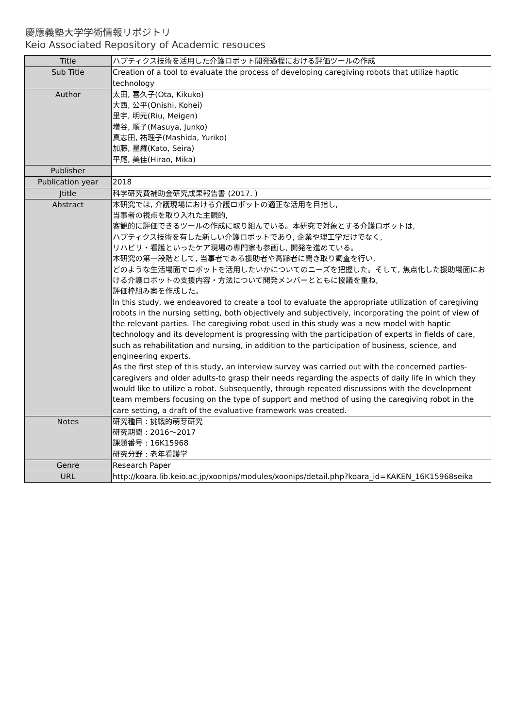慶應義塾大学学術情報リポジトリ
Keio Associated Repository of Academic resouces
| Title | ハプティクス技術を活用した介護ロボット開発過程における評価ツールの作成 |
| Sub Title | Creation of a tool to evaluate the process of developing caregiving robots that utilize haptic technology |
| Author | 太田, 喜久子(Ota, Kikuko) 大西, 公平(Onishi, Kohei) 里宇, 明元(Riu, Meigen) 増谷, 順子(Masuya, Junko) 真志田, 祐理子(Mashida, Yuriko) 加藤, 星羅(Kato, Seira) 平尾, 美佳(Hirao, Mika) |
| Publisher | |
| Publication year | 2018 |
| Jtitle | 科学研究費補助金研究成果報告書 (2017. ) |
| Abstract | 本研究では, 介護現場における介護ロボットの適正な活用を目指し, 当事者の視点を取り入れた主観的, 客観的に評価できるツールの作成に取り組んでいる。本研究で対象とする介護ロボットは, ハプティクス技術を有した新しい介護ロボットであり, 企業や理工学だけでなく, リハビリ・看護といったケア現場の専門家も参画し, 開発を進めている。 本研究の第一段階として, 当事者である援助者や高齢者に聞き取り調査を行い, どのような生活場面でロボットを活用したいかについてのニーズを把握した。そして, 焦点化した援助場面における介護ロボットの支援内容・方法について開発メンバーとともに協議を重ね, 評価枠組み案を作成した。 In this study, we endeavored to create a tool to evaluate the appropriate utilization of caregiving robots in the nursing setting, both objectively and subjectively, incorporating the point of view of the relevant parties. The caregiving robot used in this study was a new model with haptic technology and its development is progressing with the participation of experts in fields of care, such as rehabilitation and nursing, in addition to the participation of business, science, and engineering experts. As the first step of this study, an interview survey was carried out with the concerned parties-caregivers and older adults-to grasp their needs regarding the aspects of daily life in which they would like to utilize a robot. Subsequently, through repeated discussions with the development team members focusing on the type of support and method of using the caregiving robot in the care setting, a draft of the evaluative framework was created. |
| Notes | 研究種目 : 挑戦的萌芽研究 研究期間 : 2016～2017 課題番号 : 16K15968 研究分野 : 老年看護学 |
| Genre | Research Paper |
| URL | http://koara.lib.keio.ac.jp/xoonips/modules/xoonips/detail.php?koara_id=KAKEN_16K15968seika |